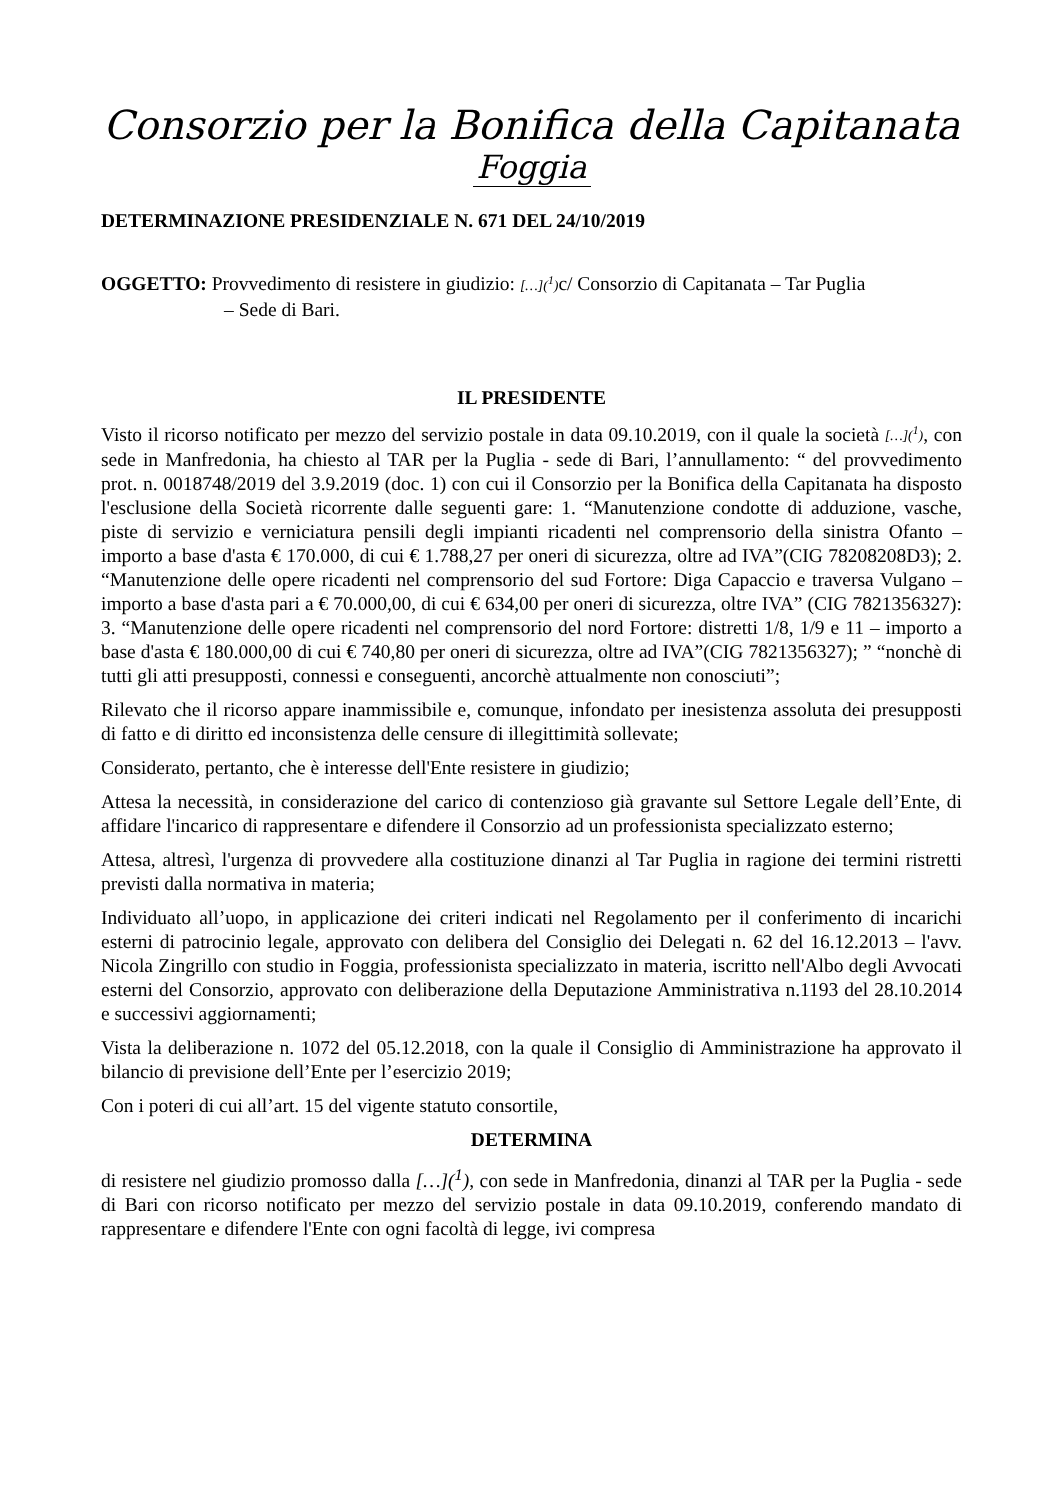Consorzio per la Bonifica della Capitanata
Foggia
DETERMINAZIONE PRESIDENZIALE N. 671 DEL 24/10/2019
OGGETTO: Provvedimento di resistere in giudizio: […](<sup>1</sup>) c/ Consorzio di Capitanata – Tar Puglia
– Sede di Bari.
IL PRESIDENTE
Visto il ricorso notificato per mezzo del servizio postale in data 09.10.2019, con il quale la società […](<sup>1</sup>), con sede in Manfredonia, ha chiesto al TAR per la Puglia - sede di Bari, l’annullamento: “ del provvedimento prot. n. 0018748/2019 del 3.9.2019 (doc. 1) con cui il Consorzio per la Bonifica della Capitanata ha disposto l'esclusione della Società ricorrente dalle seguenti gare: 1. “Manutenzione condotte di adduzione, vasche, piste di servizio e verniciatura pensili degli impianti ricadenti nel comprensorio della sinistra Ofanto – importo a base d'asta € 170.000, di cui € 1.788,27 per oneri di sicurezza, oltre ad IVA”(CIG 78208208D3); 2. “Manutenzione delle opere ricadenti nel comprensorio del sud Fortore: Diga Capaccio e traversa Vulgano – importo a base d'asta pari a € 70.000,00, di cui € 634,00 per oneri di sicurezza, oltre IVA” (CIG 7821356327): 3. “Manutenzione delle opere ricadenti nel comprensorio del nord Fortore: distretti 1/8, 1/9 e 11 – importo a base d'asta € 180.000,00 di cui € 740,80 per oneri di sicurezza, oltre ad IVA”(CIG 7821356327); ” “nonchè di tutti gli atti presupposti, connessi e conseguenti, ancorchè attualmente non conosciuti”;
Rilevato che il ricorso appare inammissibile e, comunque, infondato per inesistenza assoluta dei presupposti di fatto e di diritto ed inconsistenza delle censure di illegittimità sollevate;
Considerato, pertanto, che è interesse dell'Ente resistere in giudizio;
Attesa la necessità, in considerazione del carico di contenzioso già gravante sul Settore Legale dell’Ente, di affidare l'incarico di rappresentare e difendere il Consorzio ad un professionista specializzato esterno;
Attesa, altresì, l'urgenza di provvedere alla costituzione dinanzi al Tar Puglia in ragione dei termini ristretti previsti dalla normativa in materia;
Individuato all’uopo, in applicazione dei criteri indicati nel Regolamento per il conferimento di incarichi esterni di patrocinio legale, approvato con delibera del Consiglio dei Delegati n. 62 del 16.12.2013 – l'avv. Nicola Zingrillo con studio in Foggia, professionista specializzato in materia, iscritto nell'Albo degli Avvocati esterni del Consorzio, approvato con deliberazione della Deputazione Amministrativa n.1193 del 28.10.2014 e successivi aggiornamenti;
Vista la deliberazione n. 1072 del 05.12.2018, con la quale il Consiglio di Amministrazione ha approvato il bilancio di previsione dell’Ente per l’esercizio 2019;
Con i poteri di cui all’art. 15 del vigente statuto consortile,
DETERMINA
di resistere nel giudizio promosso dalla […](<sup>1</sup>), con sede in Manfredonia, dinanzi al TAR per la Puglia - sede di Bari con ricorso notificato per mezzo del servizio postale in data 09.10.2019, conferendo mandato di rappresentare e difendere l'Ente con ogni facoltà di legge, ivi compresa